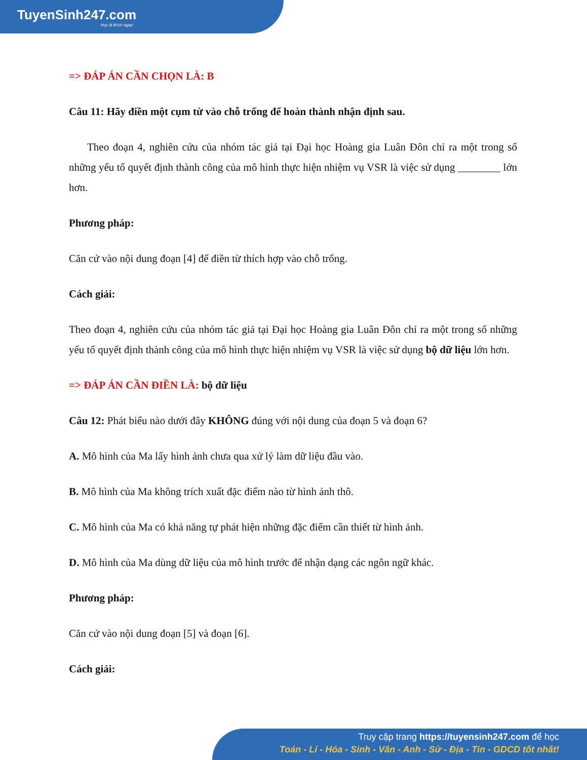TuyenSinh247.com
Học là thích ngay!
=> ĐÁP ÁN CẦN CHỌN LÀ: B
Câu 11: Hãy điền một cụm từ vào chỗ trống để hoàn thành nhận định sau.
Theo đoạn 4, nghiên cứu của nhóm tác giả tại Đại học Hoàng gia Luân Đôn chỉ ra một trong số những yếu tố quyết định thành công của mô hình thực hiện nhiệm vụ VSR là việc sử dụng ________ lớn hơn.
Phương pháp:
Căn cứ vào nội dung đoạn [4] để điền từ thích hợp vào chỗ trống.
Cách giải:
Theo đoạn 4, nghiên cứu của nhóm tác giả tại Đại học Hoàng gia Luân Đôn chỉ ra một trong số những yếu tố quyết định thành công của mô hình thực hiện nhiệm vụ VSR là việc sử dụng bộ dữ liệu lớn hơn.
=> ĐÁP ÁN CẦN ĐIỀN LÀ: bộ dữ liệu
Câu 12: Phát biểu nào dưới đây KHÔNG đúng với nội dung của đoạn 5 và đoạn 6?
A. Mô hình của Ma lấy hình ảnh chưa qua xử lý làm dữ liệu đầu vào.
B. Mô hình của Ma không trích xuất đặc điểm nào từ hình ảnh thô.
C. Mô hình của Ma có khả năng tự phát hiện những đặc điểm cần thiết từ hình ảnh.
D. Mô hình của Ma dùng dữ liệu của mô hình trước để nhận dạng các ngôn ngữ khác.
Phương pháp:
Căn cứ vào nội dung đoạn [5] và đoạn [6].
Cách giải:
Truy cập trang https://tuyensinh247.com để học
Toán - Lí - Hóa - Sinh - Văn - Anh - Sử - Địa - Tin - GDCD tốt nhất!